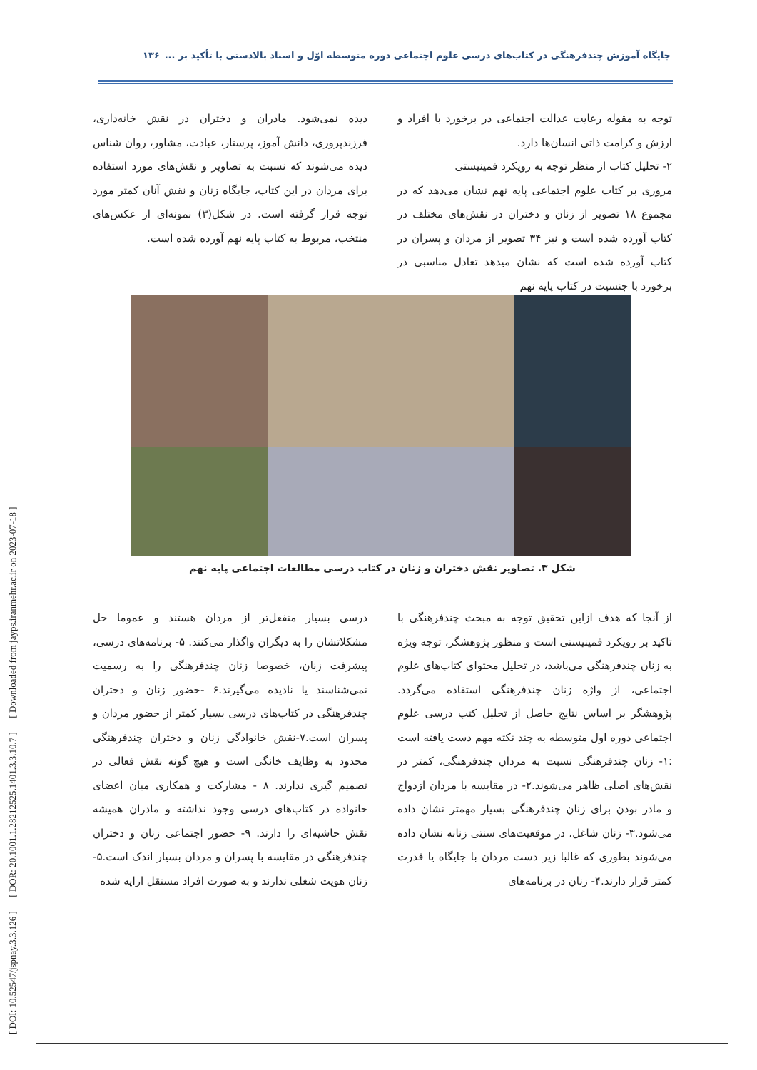[ DOI: 10.52547/jspnay.3.3.126 ] [ DOR: 20.1001.1.28212525.1401.3.3.10.7 ] [ Downloaded from jayps.iranmehr.ac.ir on 2023-07-18 ]
جایگاه آموزش چندفرهنگی در کتاب‌های درسی علوم اجتماعی دوره متوسطه اوّل و اسناد بالادستی با تأکید بر ... ۱۳۶
توجه به مقوله رعایت عدالت اجتماعی در برخورد با افراد و ارزش و کرامت ذاتی انسان‌ها دارد.
۲- تحلیل کتاب از منظر توجه به رویکرد فمینیستی
مروری بر کتاب علوم اجتماعی پایه نهم نشان می‌دهد که در مجموع ۱۸ تصویر از زنان و دختران در نقش‌های مختلف در کتاب آورده شده است و نیز ۳۴ تصویر از مردان و پسران در کتاب آورده شده است که نشان میدهد تعادل مناسبی در برخورد با جنسیت در کتاب پایه نهم
دیده نمی‌شود. مادران و دختران در نقش خانه‌داری، فرزندپروری، دانش آموز، پرستار، عبادت، مشاور، روان شناس دیده می‌شوند که نسبت به تصاویر و نقش‌های مورد استفاده برای مردان در این کتاب، جایگاه زنان و نقش آنان کمتر مورد توجه قرار گرفته است. در شکل(۳) نمونه‌ای از عکس‌های منتخب، مربوط به کتاب پایه نهم آورده شده است.
شکل ۳. تصاویر نقش دختران و زنان در کتاب درسی مطالعات اجتماعی پایه نهم
از آنجا که هدف ازاین تحقیق توجه به مبحث چندفرهنگی با تاکید بر رویکرد فمینیستی است و منظور پژوهشگر، توجه ویژه به زنان چندفرهنگی می‌باشد، در تحلیل محتوای کتاب‌های علوم اجتماعی، از واژه زنان چندفرهنگی استفاده می‌گردد. پژوهشگر بر اساس نتایج حاصل از تحلیل کتب درسی علوم اجتماعی دوره اول متوسطه به چند نکته مهم دست یافته است :۱- زنان چندفرهنگی نسبت به مردان چندفرهنگی، کمتر در نقش‌های اصلی ظاهر می‌شوند.۲- در مقایسه با مردان ازدواج و مادر بودن برای زنان چندفرهنگی بسیار مهمتر نشان داده می‌شود.۳- زنان شاغل، در موقعیت‌های سنتی زنانه نشان داده می‌شوند بطوری که غالبا زیر دست مردان با جایگاه یا قدرت کمتر قرار دارند.۴- زنان در برنامه‌های
درسی بسیار منفعل‌تر از مردان هستند و عموما حل مشکلاتشان را به دیگران واگذار می‌کنند. ۵- برنامه‌های درسی، پیشرفت زنان، خصوصا زنان چندفرهنگی را به رسمیت نمی‌شناسند یا نادیده می‌گیرند.۶ -حضور زنان و دختران چندفرهنگی در کتاب‌های درسی بسیار کمتر از حضور مردان و پسران است.۷-نقش خانوادگی زنان و دختران چندفرهنگی محدود به وظایف خانگی است و هیچ گونه نقش فعالی در تصمیم گیری ندارند. ۸ - مشارکت و همکاری میان اعضای خانواده در کتاب‌های درسی وجود نداشته و مادران همیشه نقش حاشیه‌ای را دارند. ۹- حضور اجتماعی زنان و دختران چندفرهنگی در مقایسه با پسران و مردان بسیار اندک است.۵- زنان هویت شغلی ندارند و به صورت افراد مستقل ارایه شده